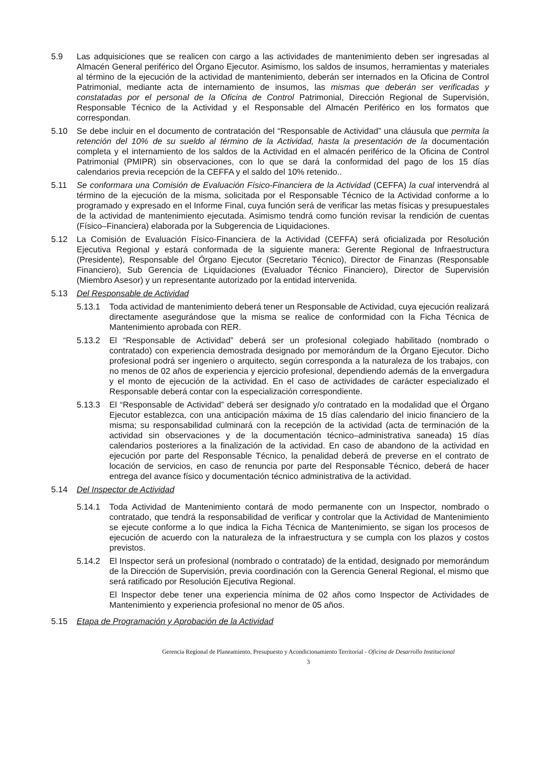5.9 Las adquisiciones que se realicen con cargo a las actividades de mantenimiento deben ser ingresadas al Almacén General periférico del Órgano Ejecutor. Asimismo, los saldos de insumos, herramientas y materiales al término de la ejecución de la actividad de mantenimiento, deberán ser internados en la Oficina de Control Patrimonial, mediante acta de internamiento de insumos, las mismas que deberán ser verificadas y constatadas por el personal de la Oficina de Control Patrimonial, Dirección Regional de Supervisión, Responsable Técnico de la Actividad y el Responsable del Almacén Periférico en los formatos que correspondan.
5.10 Se debe incluir en el documento de contratación del “Responsable de Actividad” una cláusula que permita la retención del 10% de su sueldo al término de la Actividad, hasta la presentación de la documentación completa y el internamiento de los saldos de la Actividad en el almacén periférico de la Oficina de Control Patrimonial (PMIPR) sin observaciones, con lo que se dará la conformidad del pago de los 15 días calendarios previa recepción de la CEFFA y el saldo del 10% retenido..
5.11 Se conformara una Comisión de Evaluación Físico-Financiera de la Actividad (CEFFA) la cual intervendrá al término de la ejecución de la misma, solicitada por el Responsable Técnico de la Actividad conforme a lo programado y expresado en el Informe Final, cuya función será de verificar las metas físicas y presupuestales de la actividad de mantenimiento ejecutada. Asimismo tendrá como función revisar la rendición de cuentas (Físico–Financiera) elaborada por la Subgerencia de Liquidaciones.
5.12 La Comisión de Evaluación Físico-Financiera de la Actividad (CEFFA) será oficializada por Resolución Ejecutiva Regional y estará conformada de la siguiente manera: Gerente Regional de Infraestructura (Presidente), Responsable del Órgano Ejecutor (Secretario Técnico), Director de Finanzas (Responsable Financiero), Sub Gerencia de Liquidaciones (Evaluador Técnico Financiero), Director de Supervisión (Miembro Asesor) y un representante autorizado por la entidad intervenida.
5.13 Del Responsable de Actividad
5.13.1 Toda actividad de mantenimiento deberá tener un Responsable de Actividad, cuya ejecución realizará directamente asegurándose que la misma se realice de conformidad con la Ficha Técnica de Mantenimiento aprobada con RER.
5.13.2 El “Responsable de Actividad” deberá ser un profesional colegiado habilitado (nombrado o contratado) con experiencia demostrada designado por memorándum de la Órgano Ejecutor. Dicho profesional podrá ser ingeniero o arquitecto, según corresponda a la naturaleza de los trabajos, con no menos de 02 años de experiencia y ejercicio profesional, dependiendo además de la envergadura y el monto de ejecución de la actividad. En el caso de actividades de carácter especializado el Responsable deberá contar con la especialización correspondiente.
5.13.3 El “Responsable de Actividad” deberá ser designado y/o contratado en la modalidad que el Órgano Ejecutor establezca, con una anticipación máxima de 15 días calendario del inicio financiero de la misma; su responsabilidad culminará con la recepción de la actividad (acta de terminación de la actividad sin observaciones y de la documentación técnico–administrativa saneada) 15 días calendarios posteriores a la finalización de la actividad. En caso de abandono de la actividad en ejecución por parte del Responsable Técnico, la penalidad deberá de preverse en el contrato de locación de servicios, en caso de renuncia por parte del Responsable Técnico, deberá de hacer entrega del avance físico y documentación técnico administrativa de la actividad.
5.14 Del Inspector de Actividad
5.14.1 Toda Actividad de Mantenimiento contará de modo permanente con un Inspector, nombrado o contratado, que tendrá la responsabilidad de verificar y controlar que la Actividad de Mantenimiento se ejecute conforme a lo que indica la Ficha Técnica de Mantenimiento, se sigan los procesos de ejecución de acuerdo con la naturaleza de la infraestructura y se cumpla con los plazos y costos previstos.
5.14.2 El Inspector será un profesional (nombrado o contratado) de la entidad, designado por memorándum de la Dirección de Supervisión, previa coordinación con la Gerencia General Regional, el mismo que será ratificado por Resolución Ejecutiva Regional.
El Inspector debe tener una experiencia mínima de 02 años como Inspector de Actividades de Mantenimiento y experiencia profesional no menor de 05 años.
5.15 Etapa de Programación y Aprobación de la Actividad
Gerencia Regional de Planeamiento, Presupuesto y Acondicionamiento Territorial - Oficina de Desarrollo Institucional
3